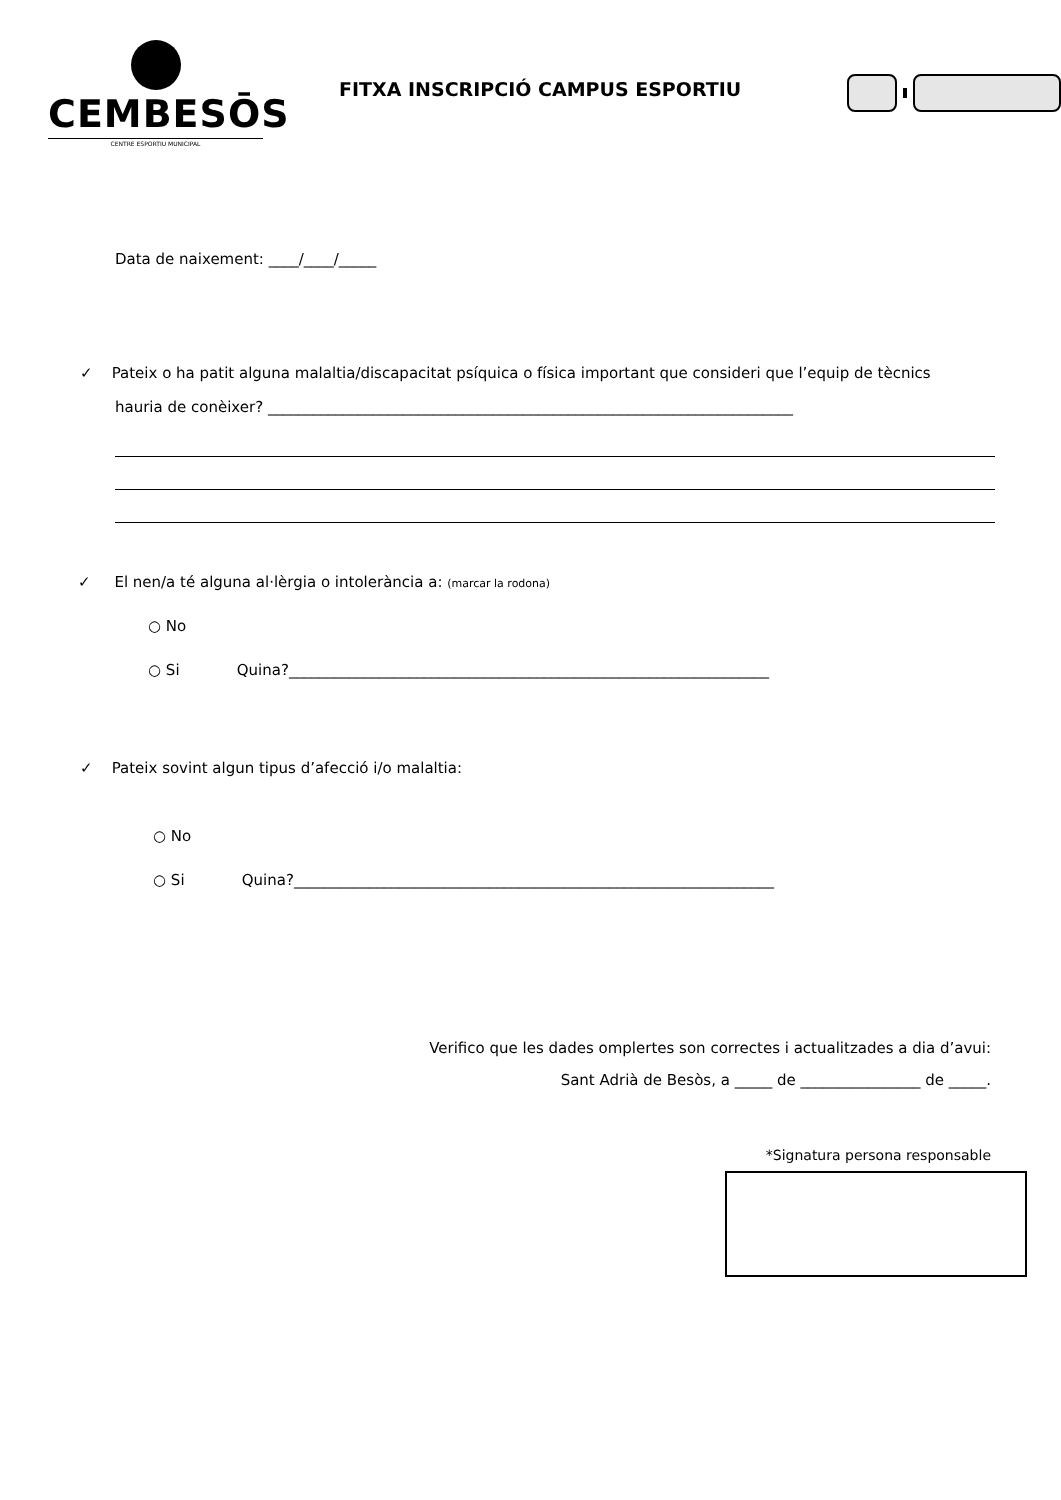CEMBESŌS
CENTRE ESPORTIU MUNICIPAL
FITXA INSCRIPCIÓ CAMPUS ESPORTIU
Data de naixement: ____/____/_____
✓ Pateix o ha patit alguna malaltia/discapacitat psíquica o física important que consideri que l’equip de tècnics
hauria de conèixer? ______________________________________________________________________
✓ El nen/a té alguna al·lèrgia o intolerància a: (marcar la rodona)
○ No
○ Si Quina?________________________________________________________________
✓ Pateix sovint algun tipus d’afecció i/o malaltia:
○ No
○ Si Quina?________________________________________________________________
Verifico que les dades omplertes son correctes i actualitzades a dia d’avui:
Sant Adrià de Besòs, a _____ de ________________ de _____.
*Signatura persona responsable